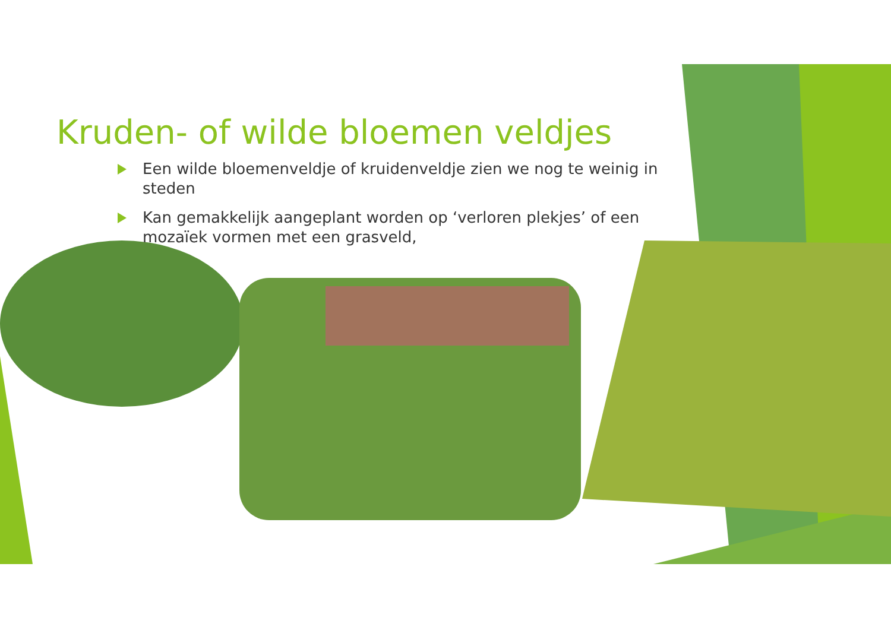Kruden- of wilde bloemen veldjes
Een wilde bloemenveldje of kruidenveldje zien we nog te weinig in steden
Kan gemakkelijk aangeplant worden op ‘verloren plekjes’ of een mozaïek vormen met een grasveld,